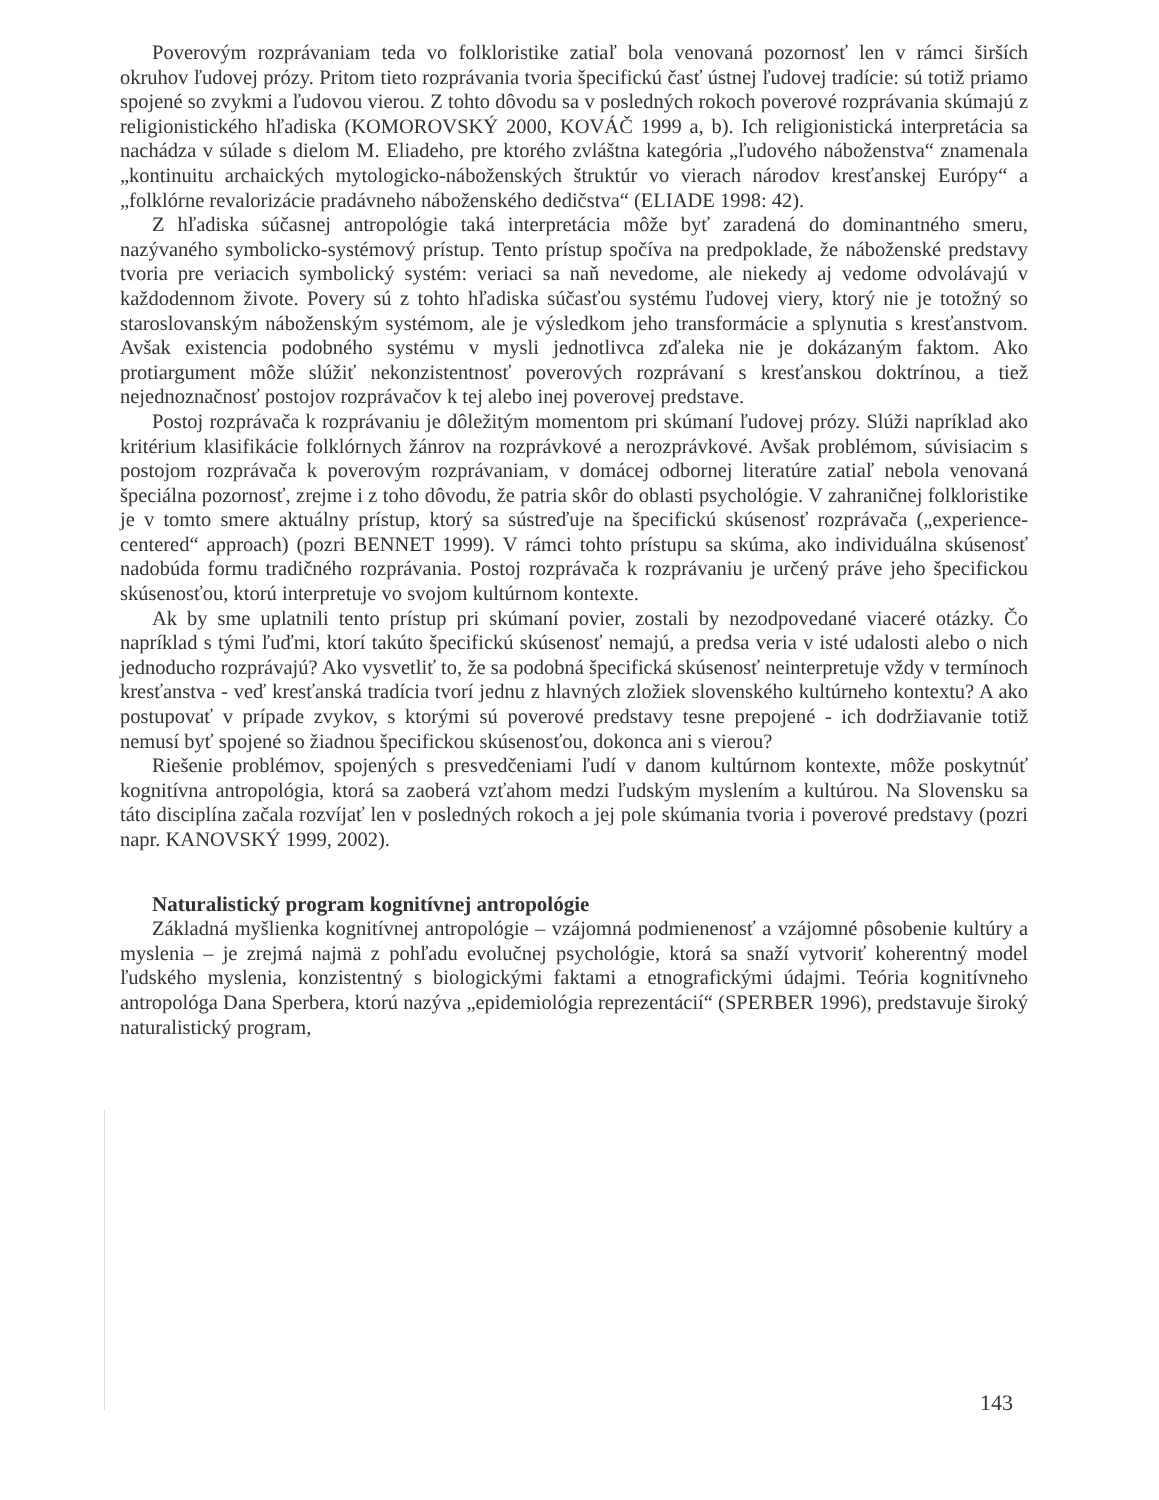Poverovým rozprávaniam teda vo folkloristike zatiaľ bola venovaná pozornosť len v rámci širších okruhov ľudovej prózy. Pritom tieto rozprávania tvoria špecifickú časť ústnej ľudovej tradície: sú totiž priamo spojené so zvykmi a ľudovou vierou. Z tohto dôvodu sa v posledných rokoch poverové rozprávania skúmajú z religionistického hľadiska (KOMOROVSKÝ 2000, KOVÁČ 1999 a, b). Ich religionistická interpretácia sa nachádza v súlade s dielom M. Eliadeho, pre ktorého zvláštna kategória „ľudového náboženstva“ znamenala „kontinuitu archaických mytologicko-náboženských štruktúr vo vierach národov kresťanskej Európy“ a „folklórne revalorizácie pradávneho náboženského dedičstva“ (ELIADE 1998: 42).
Z hľadiska súčasnej antropológie taká interpretácia môže byť zaradená do dominantného smeru, nazývaného symbolicko-systémový prístup. Tento prístup spočíva na predpoklade, že náboženské predstavy tvoria pre veriacich symbolický systém: veriaci sa naň nevedome, ale niekedy aj vedome odvolávajú v každodennom živote. Povery sú z tohto hľadiska súčasťou systému ľudovej viery, ktorý nie je totožný so staroslovanským náboženským systémom, ale je výsledkom jeho transformácie a splynutia s kresťanstvom. Avšak existencia podobného systému v mysli jednotlivca zďaleka nie je dokázaným faktom. Ako protiargument môže slúžiť nekonzistentnosť poverových rozprávaní s kresťanskou doktrínou, a tiež nejednoznačnosť postojov rozprávačov k tej alebo inej poverovej predstave.
Postoj rozprávača k rozprávaniu je dôležitým momentom pri skúmaní ľudovej prózy. Slúži napríklad ako kritérium klasifikácie folklórnych žánrov na rozprávkové a nerozprávkové. Avšak problémom, súvisiacim s postojom rozprávača k poverovým rozprávaniam, v domácej odbornej literatúre zatiaľ nebola venovaná špeciálna pozornosť, zrejme i z toho dôvodu, že patria skôr do oblasti psychológie. V zahraničnej folkloristike je v tomto smere aktuálny prístup, ktorý sa sústreďuje na špecifickú skúsenosť rozprávača („experience-centered“ approach) (pozri BENNET 1999). V rámci tohto prístupu sa skúma, ako individuálna skúsenosť nadobúda formu tradičného rozprávania. Postoj rozprávača k rozprávaniu je určený práve jeho špecifickou skúsenosťou, ktorú interpretuje vo svojom kultúrnom kontexte.
Ak by sme uplatnili tento prístup pri skúmaní povier, zostali by nezodpovedané viaceré otázky. Čo napríklad s tými ľuďmi, ktorí takúto špecifickú skúsenosť nemajú, a predsa veria v isté udalosti alebo o nich jednoducho rozprávajú? Ako vysvetliť to, že sa podobná špecifická skúsenosť neinterpretuje vždy v termínoch kresťanstva - veď kresťanská tradícia tvorí jednu z hlavných zložiek slovenského kultúrneho kontextu? A ako postupovať v prípade zvykov, s ktorými sú poverové predstavy tesne prepojené - ich dodržiavanie totiž nemusí byť spojené so žiadnou špecifickou skúsenosťou, dokonca ani s vierou?
Riešenie problémov, spojených s presvedčeniami ľudí v danom kultúrnom kontexte, môže poskytnúť kognitívna antropológia, ktorá sa zaoberá vzťahom medzi ľudským myslením a kultúrou. Na Slovensku sa táto disciplína začala rozvíjať len v posledných rokoch a jej pole skúmania tvoria i poverové predstavy (pozri napr. KANOVSKÝ 1999, 2002).
Naturalistický program kognitívnej antropológie
Základná myšlienka kognitívnej antropológie – vzájomná podmienenosť a vzájomné pôsobenie kultúry a myslenia – je zrejmá najmä z pohľadu evolučnej psychológie, ktorá sa snaží vytvoriť koherentný model ľudského myslenia, konzistentný s biologickými faktami a etnografickými údajmi. Teória kognitívneho antropológa Dana Sperbera, ktorú nazýva „epidemiológia reprezentácií“ (SPERBER 1996), predstavuje široký naturalistický program,
143